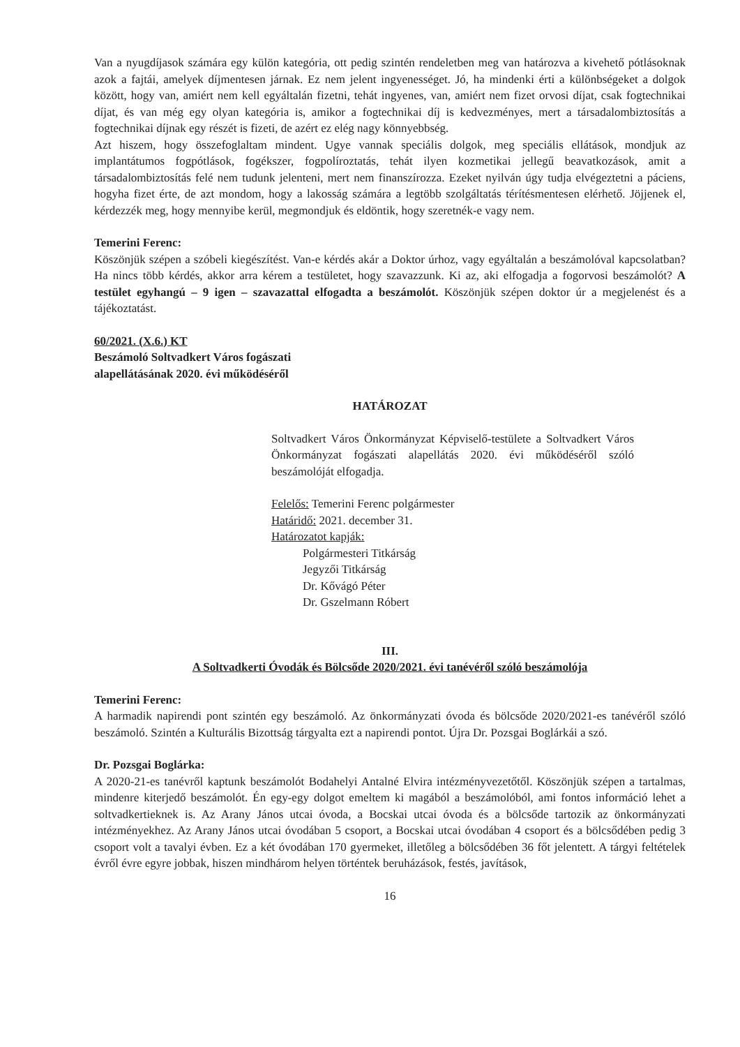Van a nyugdíjasok számára egy külön kategória, ott pedig szintén rendeletben meg van határozva a kivehető pótlásoknak azok a fajtái, amelyek díjmentesen járnak. Ez nem jelent ingyenességet. Jó, ha mindenki érti a különbségeket a dolgok között, hogy van, amiért nem kell egyáltalán fizetni, tehát ingyenes, van, amiért nem fizet orvosi díjat, csak fogtechnikai díjat, és van még egy olyan kategória is, amikor a fogtechnikai díj is kedvezményes, mert a társadalombiztosítás a fogtechnikai díjnak egy részét is fizeti, de azért ez elég nagy könnyebbség.
Azt hiszem, hogy összefoglaltam mindent. Ugye vannak speciális dolgok, meg speciális ellátások, mondjuk az implantátumos fogpótlások, fogékszer, fogpolíroztatás, tehát ilyen kozmetikai jellegű beavatkozások, amit a társadalombiztosítás felé nem tudunk jelenteni, mert nem finanszírozza. Ezeket nyilván úgy tudja elvégeztetni a páciens, hogyha fizet érte, de azt mondom, hogy a lakosság számára a legtöbb szolgáltatás térítésmentesen elérhető. Jöjjenek el, kérdezzék meg, hogy mennyibe kerül, megmondjuk és eldöntik, hogy szeretnék-e vagy nem.
Temerini Ferenc:
Köszönjük szépen a szóbeli kiegészítést. Van-e kérdés akár a Doktor úrhoz, vagy egyáltalán a beszámolóval kapcsolatban? Ha nincs több kérdés, akkor arra kérem a testületet, hogy szavazzunk. Ki az, aki elfogadja a fogorvosi beszámolót? A testület egyhangú – 9 igen – szavazattal elfogadta a beszámolót. Köszönjük szépen doktor úr a megjelenést és a tájékoztatást.
60/2021. (X.6.) KT
Beszámoló Soltvadkert Város fogászati
alapellátásának 2020. évi működéséről
HATÁROZAT
Soltvadkert Város Önkormányzat Képviselő-testülete a Soltvadkert Város Önkormányzat fogászati alapellátás 2020. évi működéséről szóló beszámolóját elfogadja.
Felelős: Temerini Ferenc polgármester
Határidő: 2021. december 31.
Határozatot kapják:
Polgármesteri Titkárság
Jegyzői Titkárság
Dr. Kővágó Péter
Dr. Gszelmann Róbert
III.
A Soltvadkerti Óvodák és Bölcsőde 2020/2021. évi tanévéről szóló beszámolója
Temerini Ferenc:
A harmadik napirendi pont szintén egy beszámoló. Az önkormányzati óvoda és bölcsőde 2020/2021-es tanévéről szóló beszámoló. Szintén a Kulturális Bizottság tárgyalta ezt a napirendi pontot. Újra Dr. Pozsgai Boglárkái a szó.
Dr. Pozsgai Boglárka:
A 2020-21-es tanévről kaptunk beszámolót Bodahelyi Antalné Elvira intézményvezetőtől. Köszönjük szépen a tartalmas, mindenre kiterjedő beszámolót. Én egy-egy dolgot emeltem ki magából a beszámolóból, ami fontos információ lehet a soltvadkertieknek is. Az Arany János utcai óvoda, a Bocskai utcai óvoda és a bölcsőde tartozik az önkormányzati intézményekhez. Az Arany János utcai óvodában 5 csoport, a Bocskai utcai óvodában 4 csoport és a bölcsődében pedig 3 csoport volt a tavalyi évben. Ez a két óvodában 170 gyermeket, illetőleg a bölcsődében 36 főt jelentett. A tárgyi feltételek évről évre egyre jobbak, hiszen mindhárom helyen történtek beruházások, festés, javítások,
16